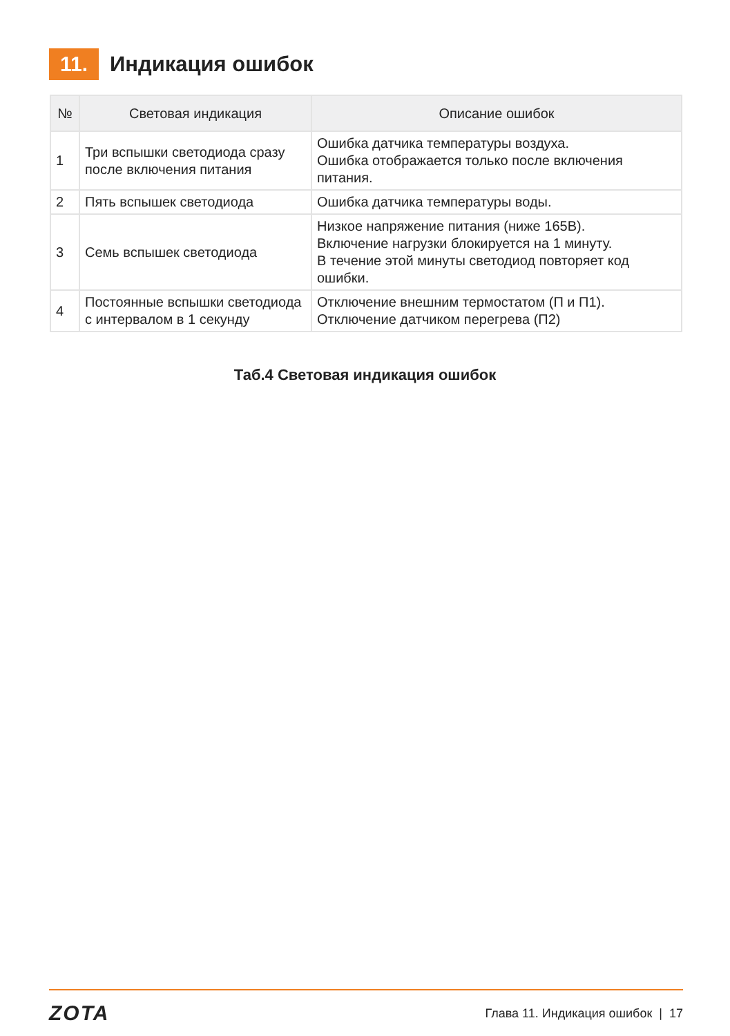11.
Индикация ошибок
| № | Световая индикация | Описание ошибок |
| --- | --- | --- |
| 1 | Три вспышки светодиода сразу после включения питания | Ошибка датчика температуры воздуха. Ошибка отображается только после включения питания. |
| 2 | Пять вспышек светодиода | Ошибка датчика температуры воды. |
| 3 | Семь вспышек светодиода | Низкое напряжение питания (ниже 165В). Включение нагрузки блокируется на 1 минуту. В течение этой минуты светодиод повторяет код ошибки. |
| 4 | Постоянные вспышки светодиода с интервалом в 1 секунду | Отключение внешним термостатом (П и П1). Отключение датчиком перегрева (П2) |
Таб.4 Световая индикация ошибок
ZOTA
Глава 11. Индикация ошибок | 17